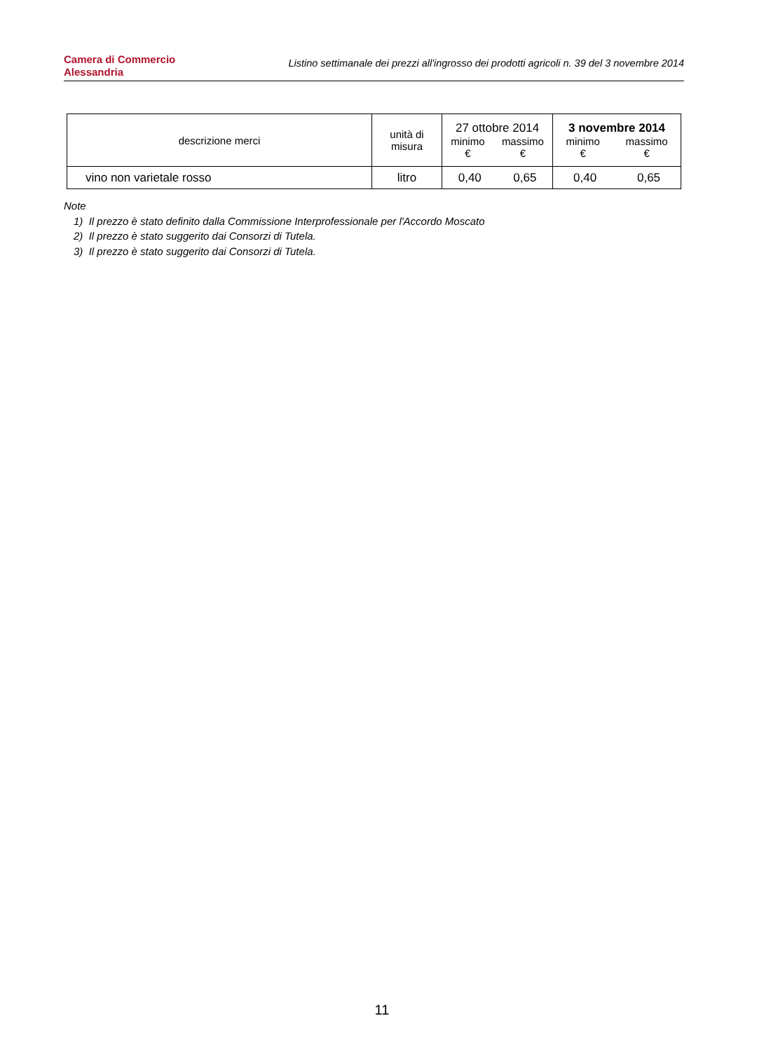Camera di Commercio
Alessandria
Listino settimanale dei prezzi all'ingrosso dei prodotti agricoli n. 39 del 3 novembre 2014
| descrizione merci | unità di misura | 27 ottobre 2014 minimo € massimo € | | 3 novembre 2014 minimo € massimo € | |
| --- | --- | --- | --- | --- | --- |
| vino non varietale rosso | litro | 0,40 | 0,65 | 0,40 | 0,65 |
Note
1) Il prezzo è stato definito dalla Commissione Interprofessionale per l'Accordo Moscato
2) Il prezzo è stato suggerito dai Consorzi di Tutela.
3) Il prezzo è stato suggerito dai Consorzi di Tutela.
11